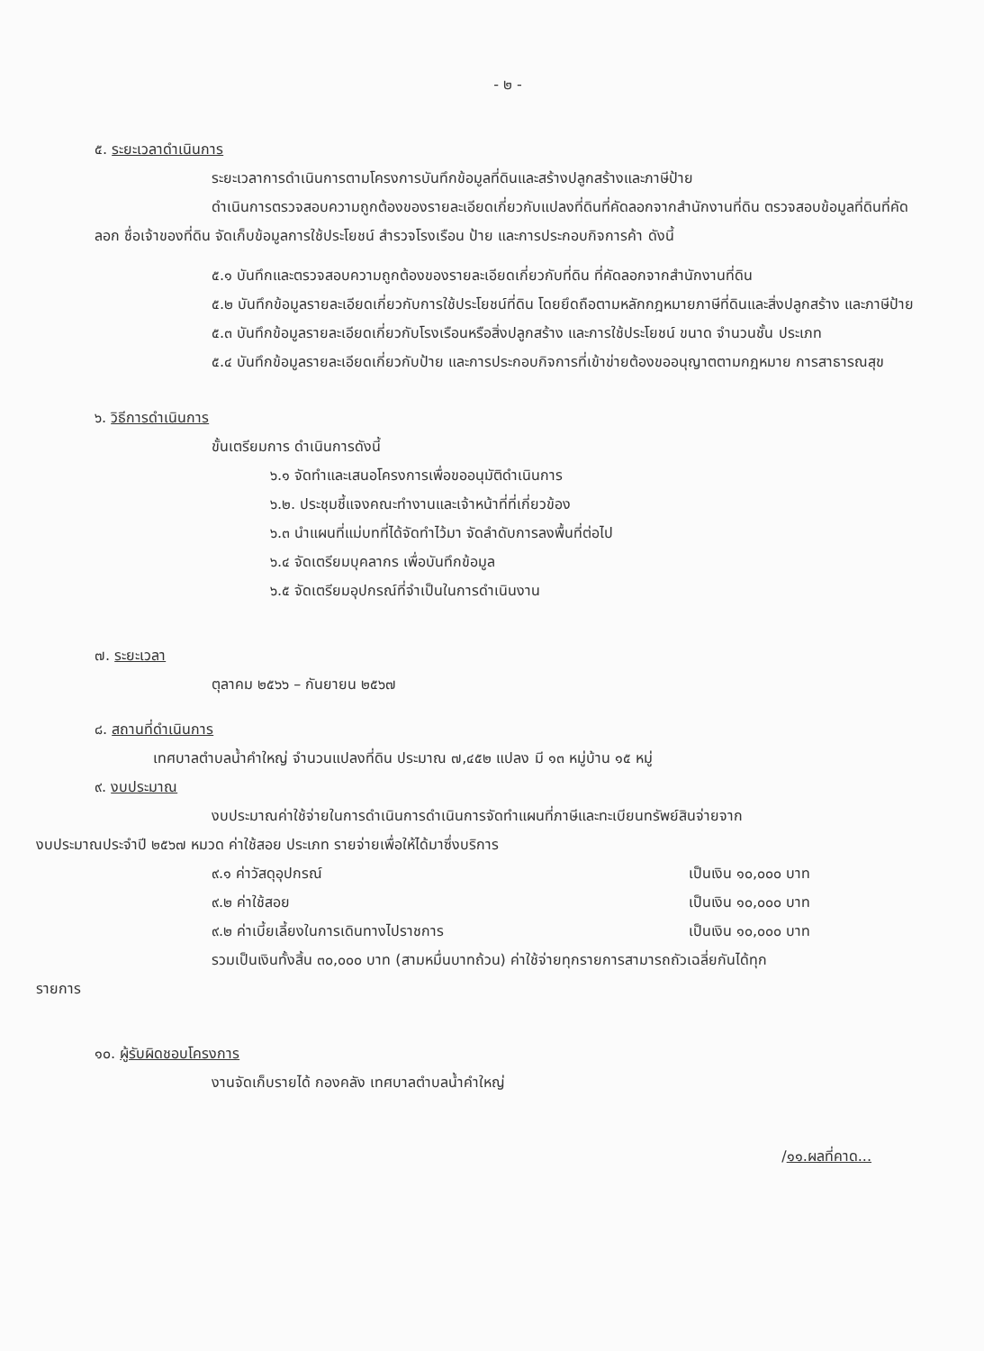- ๒ -
๕. ระยะเวลาดำเนินการ
ระยะเวลาการดำเนินการตามโครงการบันทึกข้อมูลที่ดินและสร้างปลูกสร้างและภาษีป้าย
ดำเนินการตรวจสอบความถูกต้องของรายละเอียดเกี่ยวกับแปลงที่ดินที่คัดลอกจากสำนักงานที่ดิน ตรวจสอบข้อมูลที่ดินที่คัดลอก ชื่อเจ้าของที่ดิน จัดเก็บข้อมูลการใช้ประโยชน์ สำรวจโรงเรือน ป้าย และการประกอบกิจการค้า ดังนี้
๕.๑ บันทึกและตรวจสอบความถูกต้องของรายละเอียดเกี่ยวกับที่ดิน ที่คัดลอกจากสำนักงานที่ดิน
๕.๒ บันทึกข้อมูลรายละเอียดเกี่ยวกับการใช้ประโยชน์ที่ดิน โดยยึดถือตามหลักกฎหมายภาษีที่ดินและสิ่งปลูกสร้าง และภาษีป้าย
๕.๓ บันทึกข้อมูลรายละเอียดเกี่ยวกับโรงเรือนหรือสิ่งปลูกสร้าง และการใช้ประโยชน์ ขนาด จำนวนชั้น ประเภท
๕.๔ บันทึกข้อมูลรายละเอียดเกี่ยวกับป้าย และการประกอบกิจการที่เข้าข่ายต้องขออนุญาตตามกฎหมาย การสาธารณสุข
๖. วิธีการดำเนินการ
ขั้นเตรียมการ ดำเนินการดังนี้
๖.๑ จัดทำและเสนอโครงการเพื่อขออนุมัติดำเนินการ
๖.๒. ประชุมชี้แจงคณะทำงานและเจ้าหน้าที่ที่เกี่ยวข้อง
๖.๓ นำแผนที่แม่บทที่ได้จัดทำไว้มา จัดลำดับการลงพื้นที่ต่อไป
๖.๔ จัดเตรียมบุคลากร เพื่อบันทึกข้อมูล
๖.๕ จัดเตรียมอุปกรณ์ที่จำเป็นในการดำเนินงาน
๗. ระยะเวลา
ตุลาคม ๒๕๖๖ – กันยายน ๒๕๖๗
๘. สถานที่ดำเนินการ
เทศบาลตำบลน้ำคำใหญ่ จำนวนแปลงที่ดิน ประมาณ ๗,๔๕๒ แปลง มี ๑๓ หมู่บ้าน ๑๕ หมู่
๙. งบประมาณ
งบประมาณค่าใช้จ่ายในการดำเนินการดำเนินการจัดทำแผนที่ภาษีและทะเบียนทรัพย์สินจ่ายจาก
งบประมาณประจำปี ๒๕๖๗ หมวด ค่าใช้สอย ประเภท รายจ่ายเพื่อให้ได้มาซึ่งบริการ
๙.๑ ค่าวัสดุอุปกรณ์ เป็นเงิน ๑๐,๐๐๐ บาท
๙.๒ ค่าใช้สอย เป็นเงิน ๑๐,๐๐๐ บาท
๙.๒ ค่าเบี้ยเลี้ยงในการเดินทางไปราชการ เป็นเงิน ๑๐,๐๐๐ บาท
รวมเป็นเงินทั้งสิ้น ๓๐,๐๐๐ บาท (สามหมื่นบาทถ้วน) ค่าใช้จ่ายทุกรายการสามารถถัวเฉลี่ยกันได้ทุก
รายการ
๑๐. ผู้รับผิดชอบโครงการ
งานจัดเก็บรายได้ กองคลัง เทศบาลตำบลน้ำคำใหญ่
/๑๑.ผลที่คาด...